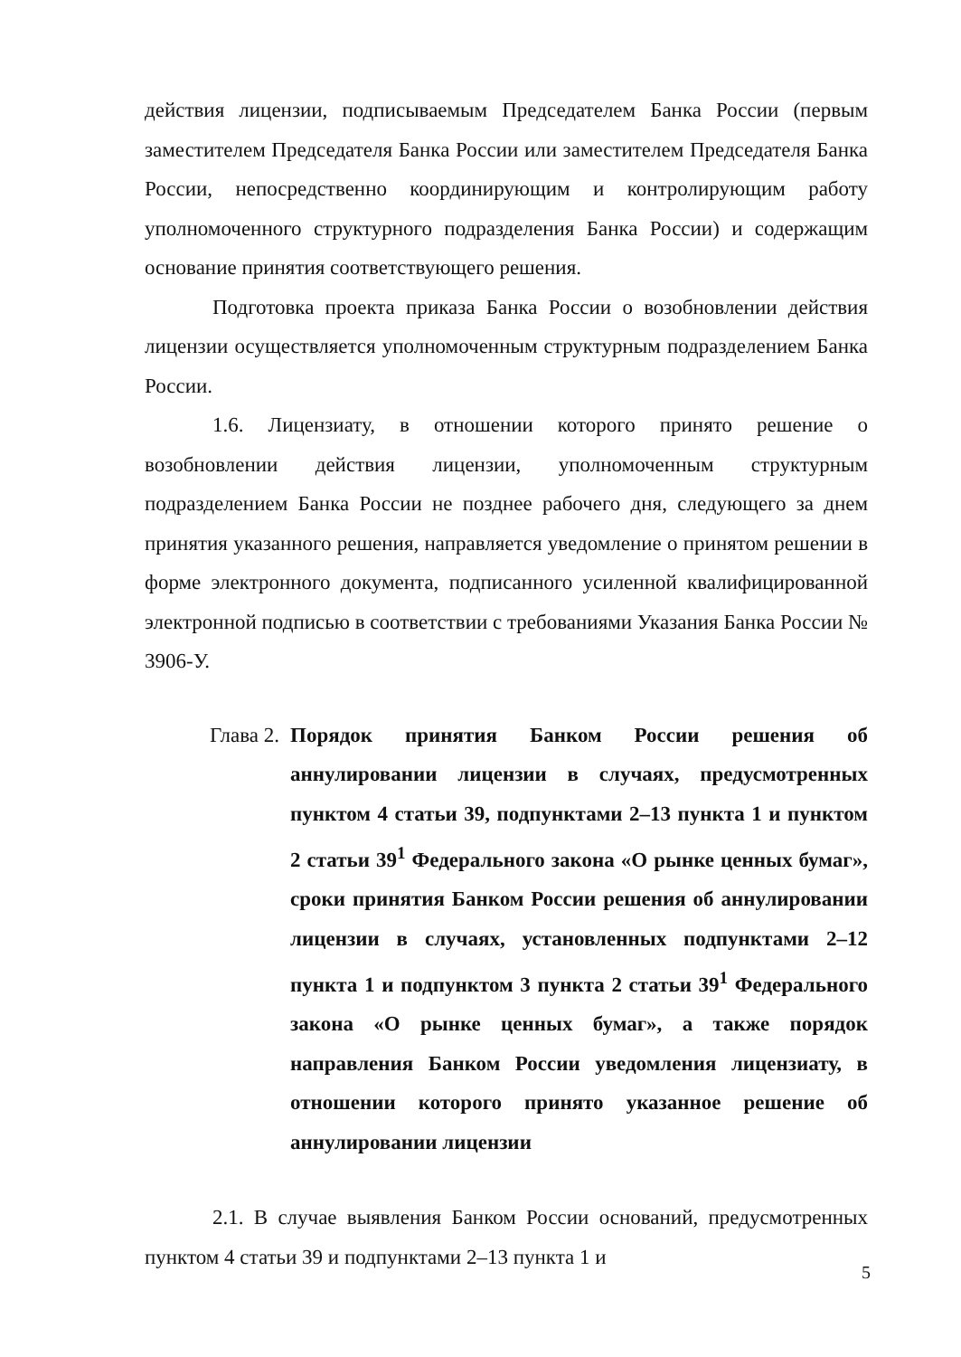действия лицензии, подписываемым Председателем Банка России (первым заместителем Председателя Банка России или заместителем Председателя Банка России, непосредственно координирующим и контролирующим работу уполномоченного структурного подразделения Банка России) и содержащим основание принятия соответствующего решения.
Подготовка проекта приказа Банка России о возобновлении действия лицензии осуществляется уполномоченным структурным подразделением Банка России.
1.6. Лицензиату, в отношении которого принято решение о возобновлении действия лицензии, уполномоченным структурным подразделением Банка России не позднее рабочего дня, следующего за днем принятия указанного решения, направляется уведомление о принятом решении в форме электронного документа, подписанного усиленной квалифицированной электронной подписью в соответствии с требованиями Указания Банка России № 3906-У.
Глава 2. Порядок принятия Банком России решения об аннулировании лицензии в случаях, предусмотренных пунктом 4 статьи 39, подпунктами 2–13 пункта 1 и пунктом 2 статьи 39<sup>1</sup> Федерального закона «О рынке ценных бумаг», сроки принятия Банком России решения об аннулировании лицензии в случаях, установленных подпунктами 2–12 пункта 1 и подпунктом 3 пункта 2 статьи 39<sup>1</sup> Федерального закона «О рынке ценных бумаг», а также порядок направления Банком России уведомления лицензиату, в отношении которого принято указанное решение об аннулировании лицензии
2.1. В случае выявления Банком России оснований, предусмотренных пунктом 4 статьи 39 и подпунктами 2–13 пункта 1 и
5